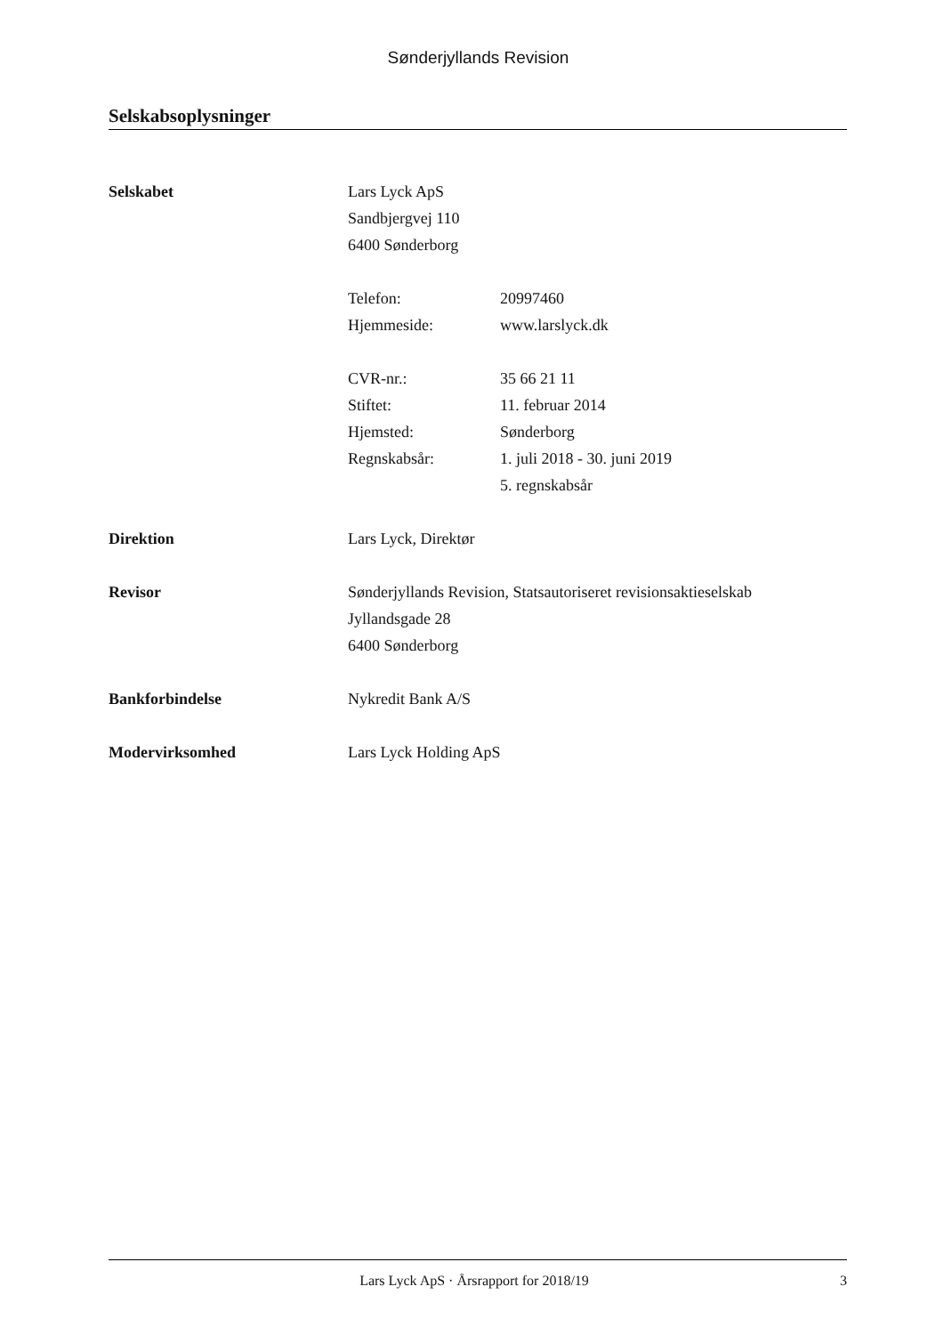Sønderjyllands Revision
Selskabsoplysninger
Selskabet Lars Lyck ApS
Sandbjergvej 110
6400 Sønderborg
Telefon: 20997460
Hjemmeside: www.larslyck.dk
CVR-nr.: 35 66 21 11
Stiftet: 11. februar 2014
Hjemsted: Sønderborg
Regnskabsår: 1. juli 2018 - 30. juni 2019
5. regnskabsår
Direktion Lars Lyck, Direktør
Revisor Sønderjyllands Revision, Statsautoriseret revisionsaktieselskab
Jyllandsgade 28
6400 Sønderborg
Bankforbindelse Nykredit Bank A/S
Modervirksomhed Lars Lyck Holding ApS
Lars Lyck ApS · Årsrapport for 2018/19
3